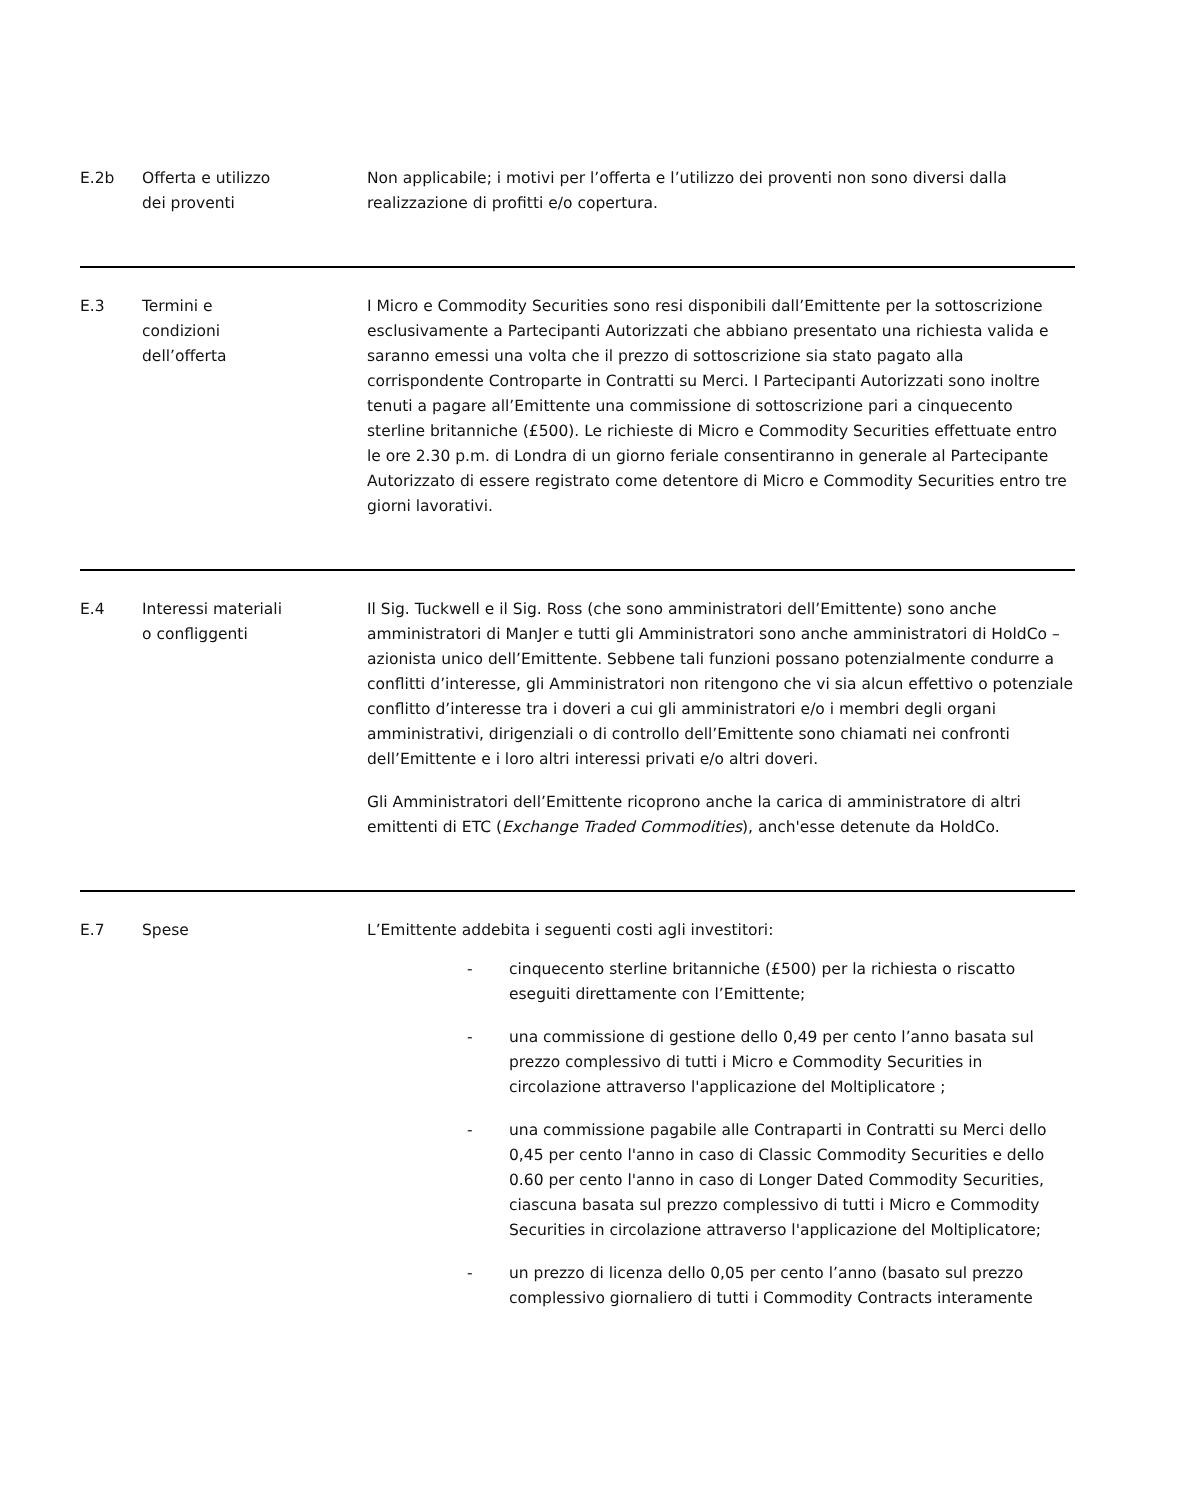| E.2b | Offerta e utilizzo dei proventi | Non applicabile; i motivi per l’offerta e l’utilizzo dei proventi non sono diversi dalla realizzazione di profitti e/o copertura. |
| E.3 | Termini e condizioni dell’offerta | I Micro e Commodity Securities sono resi disponibili dall’Emittente per la sottoscrizione esclusivamente a Partecipanti Autorizzati che abbiano presentato una richiesta valida e saranno emessi una volta che il prezzo di sottoscrizione sia stato pagato alla corrispondente Controparte in Contratti su Merci. I Partecipanti Autorizzati sono inoltre tenuti a pagare all’Emittente una commissione di sottoscrizione pari a cinquecento sterline britanniche (£500). Le richieste di Micro e Commodity Securities effettuate entro le ore 2.30 p.m. di Londra di un giorno feriale consentiranno in generale al Partecipante Autorizzato di essere registrato come detentore di Micro e Commodity Securities entro tre giorni lavorativi. |
| E.4 | Interessi materiali o confliggenti | Il Sig. Tuckwell e il Sig. Ross (che sono amministratori dell’Emittente) sono anche amministratori di ManJer e tutti gli Amministratori sono anche amministratori di HoldCo – azionista unico dell’Emittente. Sebbene tali funzioni possano potenzialmente condurre a conflitti d’interesse, gli Amministratori non ritengono che vi sia alcun effettivo o potenziale conflitto d’interesse tra i doveri a cui gli amministratori e/o i membri degli organi amministrativi, dirigenziali o di controllo dell’Emittente sono chiamati nei confronti dell’Emittente e i loro altri interessi privati e/o altri doveri. Gli Amministratori dell’Emittente ricoprono anche la carica di amministratore di altri emittenti di ETC ( Exchange Traded Commodities ), anch'esse detenute da HoldCo. |
| E.7 | Spese | L’Emittente addebita i seguenti costi agli investitori: - cinquecento sterline britanniche (£500) per la richiesta o riscatto eseguiti direttamente con l’Emittente; - una commissione di gestione dello 0,49 per cento l’anno basata sul prezzo complessivo di tutti i Micro e Commodity Securities in circolazione attraverso l'applicazione del Moltiplicatore ; - una commissione pagabile alle Contraparti in Contratti su Merci dello 0,45 per cento l'anno in caso di Classic Commodity Securities e dello 0.60 per cento l'anno in caso di Longer Dated Commodity Securities, ciascuna basata sul prezzo complessivo di tutti i Micro e Commodity Securities in circolazione attraverso l'applicazione del Moltiplicatore; - un prezzo di licenza dello 0,05 per cento l’anno (basato sul prezzo complessivo giornaliero di tutti i Commodity Contracts interamente |